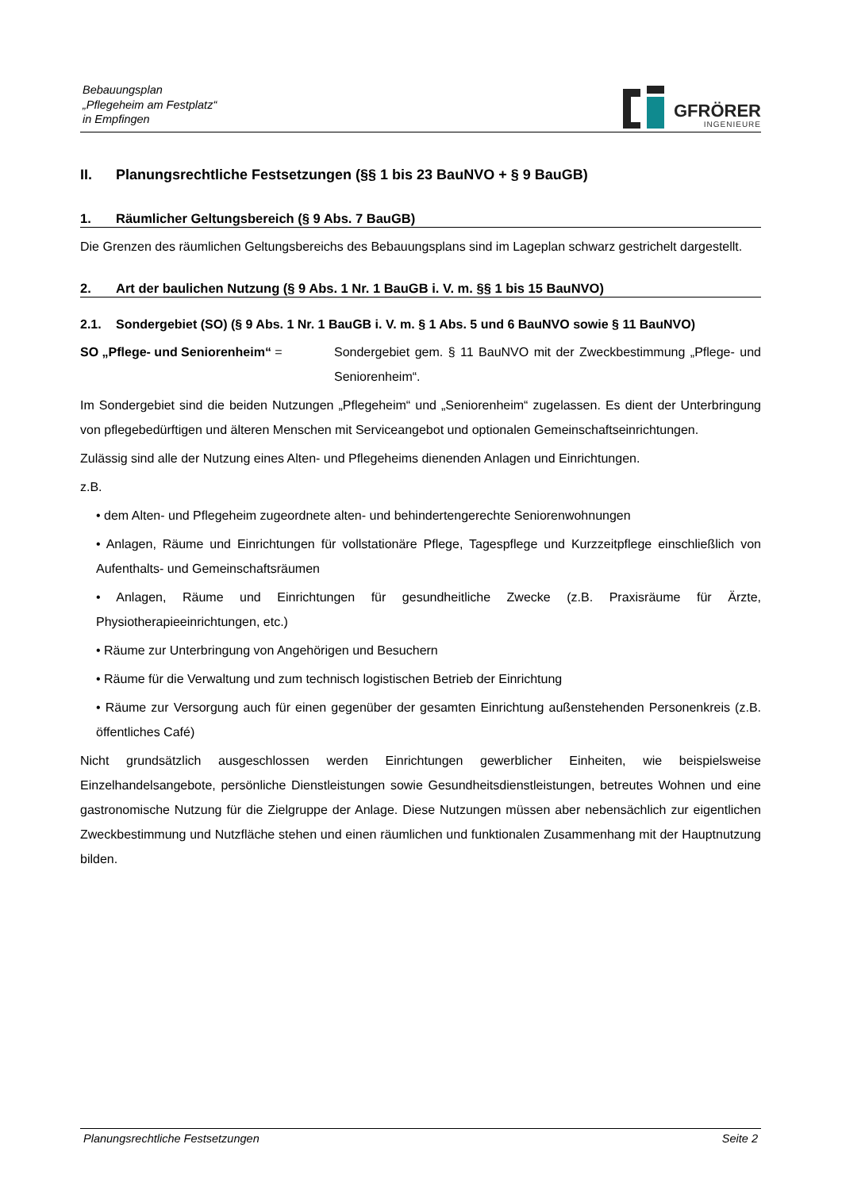Bebauungsplan
„Pflegeheim am Festplatz“
in Empfingen
GFRÖRER
INGENIEURE
II. Planungsrechtliche Festsetzungen (§§ 1 bis 23 BauNVO + § 9 BauGB)
1. Räumlicher Geltungsbereich (§ 9 Abs. 7 BauGB)
Die Grenzen des räumlichen Geltungsbereichs des Bebauungsplans sind im Lageplan schwarz gestrichelt dargestellt.
2. Art der baulichen Nutzung (§ 9 Abs. 1 Nr. 1 BauGB i. V. m. §§ 1 bis 15 BauNVO)
2.1. Sondergebiet (SO) (§ 9 Abs. 1 Nr. 1 BauGB i. V. m. § 1 Abs. 5 und 6 BauNVO sowie § 11 BauNVO)
SO „Pflege- und Seniorenheim“ = Sondergebiet gem. § 11 BauNVO mit der Zweckbestimmung „Pflege- und Seniorenheim“.
Im Sondergebiet sind die beiden Nutzungen „Pflegeheim“ und „Seniorenheim“ zugelassen. Es dient der Unterbringung von pflegebedürftigen und älteren Menschen mit Serviceangebot und optionalen Gemeinschaftseinrichtungen.
Zulässig sind alle der Nutzung eines Alten- und Pflegeheims dienenden Anlagen und Einrichtungen.
z.B.
• dem Alten- und Pflegeheim zugeordnete alten- und behindertengerechte Seniorenwohnungen
• Anlagen, Räume und Einrichtungen für vollstationäre Pflege, Tagespflege und Kurzzeitpflege einschließlich von Aufenthalts- und Gemeinschaftsräumen
• Anlagen, Räume und Einrichtungen für gesundheitliche Zwecke (z.B. Praxisräume für Ärzte, Physiotherapieeinrichtungen, etc.)
• Räume zur Unterbringung von Angehörigen und Besuchern
• Räume für die Verwaltung und zum technisch logistischen Betrieb der Einrichtung
• Räume zur Versorgung auch für einen gegenüber der gesamten Einrichtung außenstehenden Personenkreis (z.B. öffentliches Café)
Nicht grundsätzlich ausgeschlossen werden Einrichtungen gewerblicher Einheiten, wie beispielsweise Einzelhandelsangebote, persönliche Dienstleistungen sowie Gesundheitsdienstleistungen, betreutes Wohnen und eine gastronomische Nutzung für die Zielgruppe der Anlage. Diese Nutzungen müssen aber nebensächlich zur eigentlichen Zweckbestimmung und Nutzfläche stehen und einen räumlichen und funktionalen Zusammenhang mit der Hauptnutzung bilden.
Planungsrechtliche Festsetzungen Seite 2